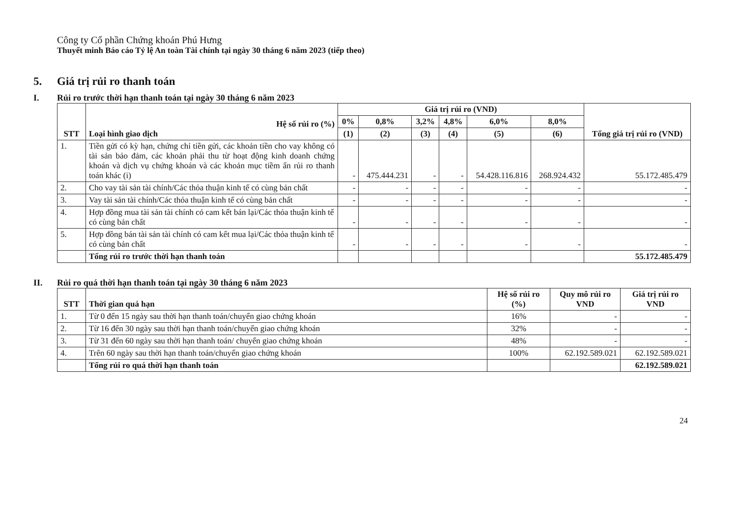Công ty Cổ phần Chứng khoán Phú Hưng
Thuyết minh Báo cáo Tỷ lệ An toàn Tài chính tại ngày 30 tháng 6 năm 2023 (tiếp theo)
5. Giá trị rủi ro thanh toán
I. Rủi ro trước thời hạn thanh toán tại ngày 30 tháng 6 năm 2023
| STT | Hệ số rủi ro (%) Loại hình giao dịch | Giá trị rủi ro (VND) | | | | | | Tổng giá trị rủi ro (VND) |
| --- | --- | --- | --- | --- | --- | --- | --- | --- |
| | | 0% | 0,8% | 3,2% | 4,8% | 6,0% | 8,0% | |
| | | (1) | (2) | (3) | (4) | (5) | (6) | |
| 1. | Tiền gửi có kỳ hạn, chứng chỉ tiền gửi, các khoản tiền cho vay không có tài sản bảo đảm, các khoản phải thu từ hoạt động kinh doanh chứng khoán và dịch vụ chứng khoán và các khoản mục tiềm ẩn rủi ro thanh toán khác (i) | - | 475.444.231 | - | - | 54.428.116.816 | 268.924.432 | 55.172.485.479 |
| 2. | Cho vay tài sản tài chính/Các thỏa thuận kinh tế có cùng bản chất | - | - | - | - | - | - | - |
| 3. | Vay tài sản tài chính/Các thỏa thuận kinh tế có cùng bản chất | - | - | - | - | - | - | - |
| 4. | Hợp đồng mua tài sản tài chính có cam kết bán lại/Các thỏa thuận kinh tế có cùng bản chất | - | - | - | - | - | - | - |
| 5. | Hợp đồng bán tài sản tài chính có cam kết mua lại/Các thỏa thuận kinh tế có cùng bản chất | - | - | - | - | - | - | - |
| | Tổng rủi ro trước thời hạn thanh toán | | | | | | | 55.172.485.479 |
II. Rủi ro quá thời hạn thanh toán tại ngày 30 tháng 6 năm 2023
| STT | Thời gian quá hạn | Hệ số rủi ro (%) | Quy mô rủi ro VND | Giá trị rủi ro VND |
| --- | --- | --- | --- | --- |
| 1. | Từ 0 đến 15 ngày sau thời hạn thanh toán/chuyển giao chứng khoán | 16% | - | - |
| 2. | Từ 16 đến 30 ngày sau thời hạn thanh toán/chuyển giao chứng khoán | 32% | - | - |
| 3. | Từ 31 đến 60 ngày sau thời hạn thanh toán/ chuyển giao chứng khoán | 48% | - | - |
| 4. | Trên 60 ngày sau thời hạn thanh toán/chuyển giao chứng khoán | 100% | 62.192.589.021 | 62.192.589.021 |
| | Tổng rủi ro quá thời hạn thanh toán | | | 62.192.589.021 |
24